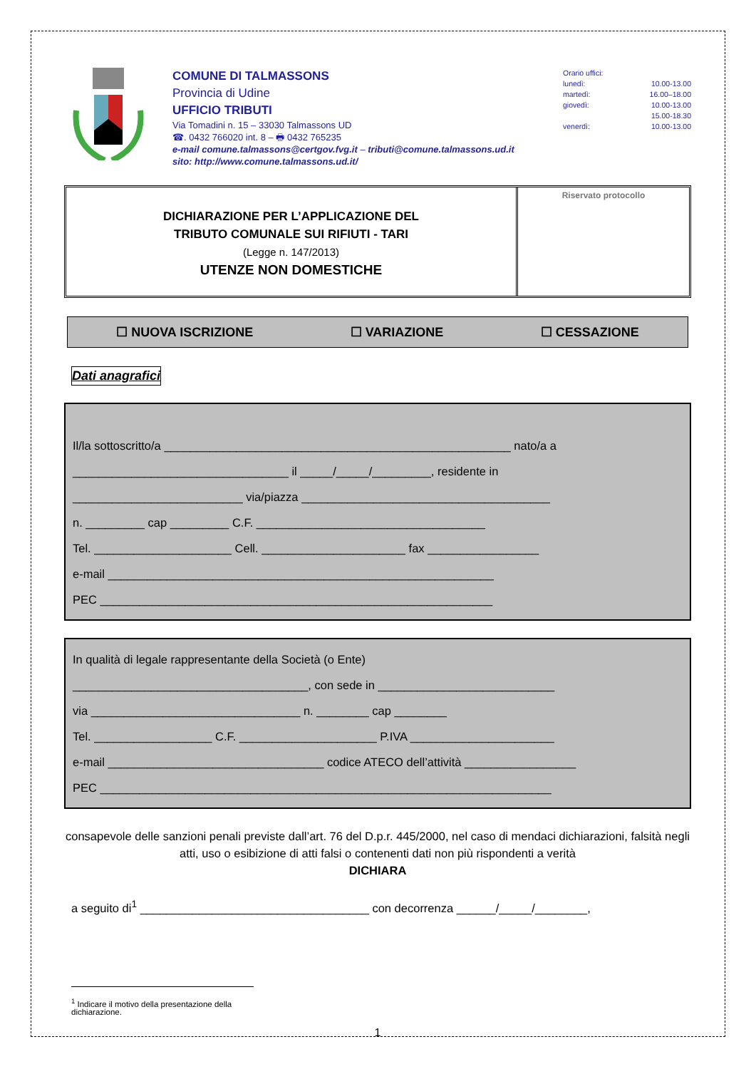COMUNE DI TALMASSONS
Provincia di Udine
UFFICIO TRIBUTI
Via Tomadini n. 15 – 33030 Talmassons UD
☎. 0432 766020 int. 8 – 🖶 0432 765235
e-mail comune.talmassons@certgov.fvg.it – tributi@comune.talmassons.ud.it
sito: http://www.comune.talmassons.ud.it/
Orario uffici:
lunedì: 10.00-13.00
martedì: 16.00–18.00
giovedì: 10.00-13.00
15.00-18.30
venerdì: 10.00-13.00
DICHIARAZIONE PER L’APPLICAZIONE DEL
TRIBUTO COMUNALE SUI RIFIUTI - TARI
(Legge n. 147/2013)
UTENZE NON DOMESTICHE
Riservato protocollo
☐ NUOVA ISCRIZIONE ☐ VARIAZIONE ☐ CESSAZIONE
Dati anagrafici
Il/la sottoscritto/a _____________________________________________________ nato/a a
_________________________________ il _____/_____/_________, residente in
__________________________ via/piazza ______________________________________
n. _________ cap _________ C.F. ___________________________________
Tel. _____________________ Cell. ______________________ fax _________________
e-mail ___________________________________________________________
PEC ____________________________________________________________
In qualità di legale rappresentante della Società (o Ente)
____________________________________, con sede in ___________________________
via ________________________________ n. ________ cap ________
Tel. __________________ C.F. _____________________ P.IVA ______________________
e-mail _________________________________ codice ATECO dell’attività _________________
PEC _____________________________________________________________________
consapevole delle sanzioni penali previste dall’art. 76 del D.p.r. 445/2000, nel caso di mendaci dichiarazioni, falsità negli atti, uso o esibizione di atti falsi o contenenti dati non più rispondenti a verità
DICHIARA
a seguito di<sup>1</sup> ___________________________________ con decorrenza ______/_____/________,
<sup>1</sup> Indicare il motivo della presentazione della dichiarazione.
1